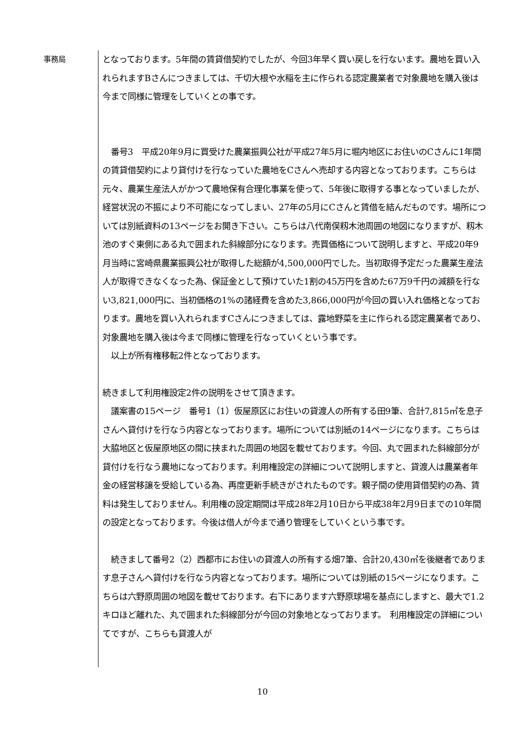事務局
となっております。5年間の賃貸借契約でしたが、今回3年早く買い戻しを行ないます。農地を買い入れられますBさんにつきましては、千切大根や水稲を主に作られる認定農業者で対象農地を購入後は今まで同様に管理をしていくとの事です。
　番号3　平成20年9月に買受けた農業振興公社が平成27年5月に堀内地区にお住いのCさんに1年間の賃貸借契約により貸付けを行なっていた農地をCさんへ売却する内容となっております。こちらは元々、農業生産法人がかつて農地保有合理化事業を使って、5年後に取得する事となっていましたが、経営状況の不振により不可能になってしまい、27年の5月にCさんと賃借を結んだものです。場所については別紙資料の13ページをお開き下さい。こちらは八代南俣籾木池周囲の地図になりますが、籾木池のすぐ東側にある丸で囲まれた斜線部分になります。売買価格について説明しますと、平成20年9月当時に宮崎県農業振興公社が取得した総額が4,500,000円でした。当初取得予定だった農業生産法人が取得できなくなった為、保証金として預けていた1割の45万円を含めた67万9千円の減額を行ない3,821,000円に、当初価格の1%の諸経費を含めた3,866,000円が今回の買い入れ価格となっております。農地を買い入れられますCさんにつきましては、露地野菜を主に作られる認定農業者であり、対象農地を購入後は今まで同様に管理を行なっていくという事です。
　以上が所有権移転2件となっております。
続きまして利用権設定2件の説明をさせて頂きます。
　議案書の15ページ　番号1（1）仮屋原区にお住いの貸渡人の所有する田9筆、合計7,815㎡を息子さんへ貸付けを行なう内容となっております。場所については別紙の14ページになります。こちらは大脇地区と仮屋原地区の間に挟まれた周囲の地図を載せております。今回、丸で囲まれた斜線部分が貸付けを行なう農地になっております。利用権設定の詳細について説明しますと、貸渡人は農業者年金の経営移譲を受給している為、再度更新手続きがされたものです。親子間の使用貸借契約の為、賃料は発生しておりません。利用権の設定期間は平成28年2月10日から平成38年2月9日までの10年間の設定となっております。今後は借人が今まで通り管理をしていくという事です。
　続きまして番号2（2）西都市にお住いの貸渡人の所有する畑7筆、合計20,430㎡を後継者であります息子さんへ貸付けを行なう内容となっております。場所については別紙の15ページになります。こちらは六野原周囲の地図を載せております。右下にあります六野原球場を基点にしますと、最大で1.2キロほど離れた、丸で囲まれた斜線部分が今回の対象地となっております。　利用権設定の詳細についてですが、こちらも貸渡人が
10